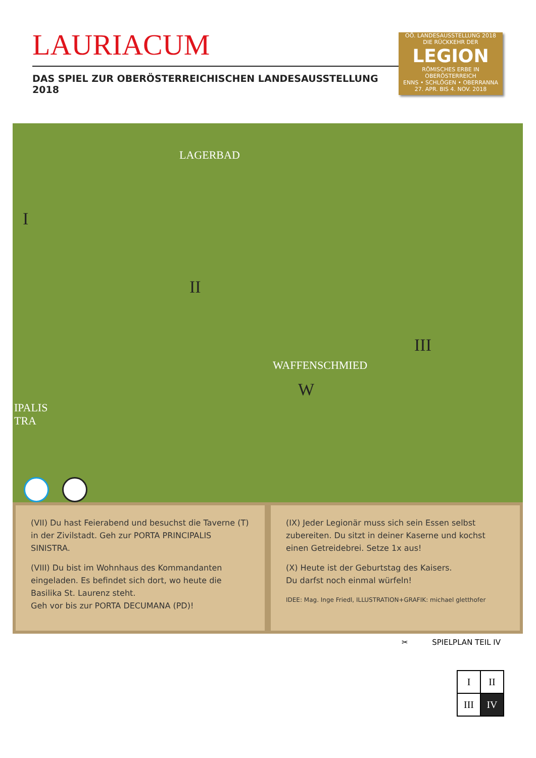LAURIACUM
DAS SPIEL ZUR OBERÖSTERREICHISCHEN LANDESAUSSTELLUNG 2018
OÖ. LANDESAUSSTELLUNG 2018
DIE RÜCKKEHR DER
LEGION
RÖMISCHES ERBE IN OBERÖSTERREICH
ENNS • SCHLÖGEN • OBERRANNA
27. APR. BIS 4. NOV. 2018
LAGERBAD
I
II
III
WAFFENSCHMIED
W
IPALIS
TRA
(VII) Du hast Feierabend und besuchst die Taverne (T) in der Zivilstadt. Geh zur PORTA PRINCIPALIS SINISTRA.
(VIII) Du bist im Wohnhaus des Kommandanten eingeladen. Es befindet sich dort, wo heute die Basilika St. Laurenz steht.
Geh vor bis zur PORTA DECUMANA (PD)!
(IX) Jeder Legionär muss sich sein Essen selbst zubereiten. Du sitzt in deiner Kaserne und kochst einen Getreidebrei. Setze 1x aus!
(X) Heute ist der Geburtstag des Kaisers.
Du darfst noch einmal würfeln!
IDEE: Mag. Inge Friedl, ILLUSTRATION+GRAFIK: michael gletthofer
✂ SPIELPLAN TEIL IV
| I | II |
| III | IV |